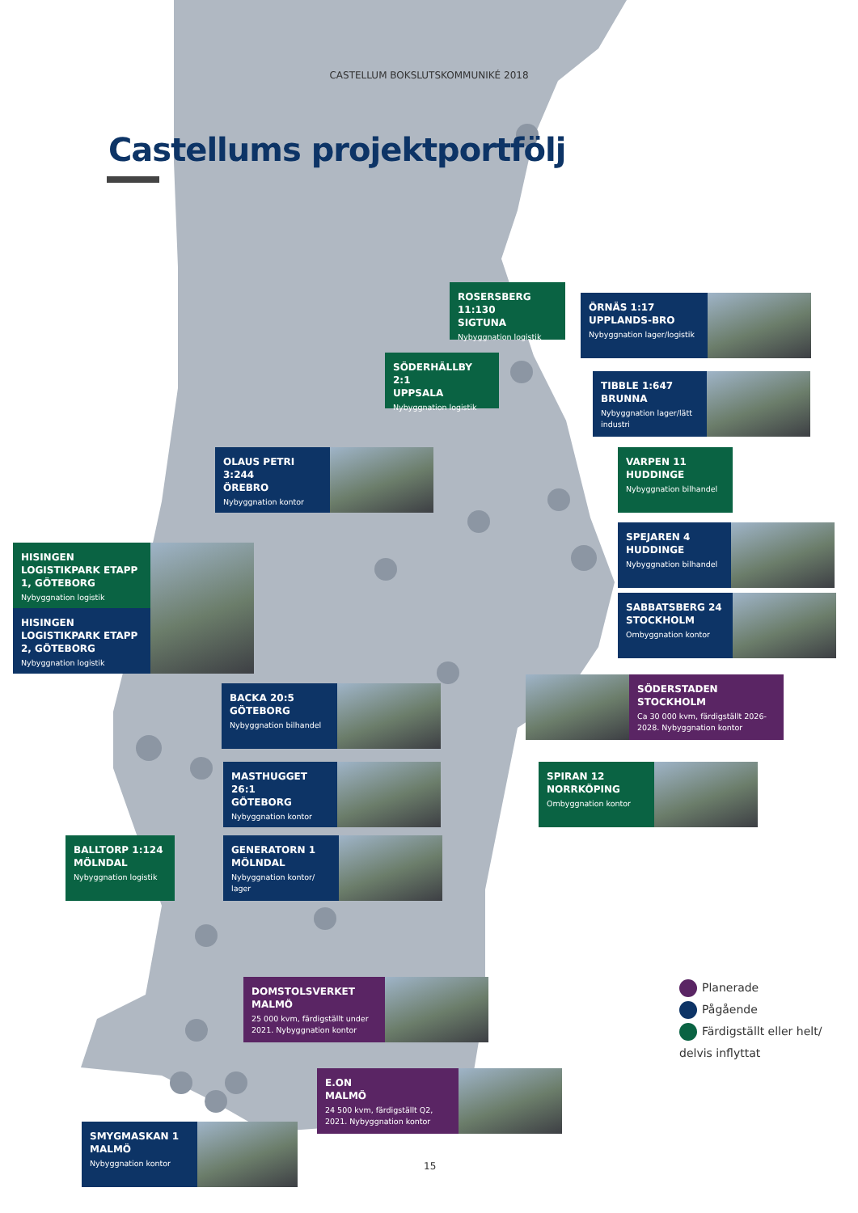CASTELLUM BOKSLUTSKOMMUNIKÉ 2018
Castellums projektportfölj
ROSERSBERG 11:130
SIGTUNA
Nybyggnation logistik
ÖRNÄS 1:17
UPPLANDS-BRO
Nybyggnation lager/logistik
SÖDERHÄLLBY 2:1
UPPSALA
Nybyggnation logistik
TIBBLE 1:647
BRUNNA
Nybyggnation lager/lätt industri
OLAUS PETRI 3:244
ÖREBRO
Nybyggnation kontor
VARPEN 11
HUDDINGE
Nybyggnation bilhandel
HISINGEN LOGISTIKPARK ETAPP 1, GÖTEBORG
Nybyggnation logistik
HISINGEN LOGISTIKPARK ETAPP 2, GÖTEBORG
Nybyggnation logistik
SPEJAREN 4
HUDDINGE
Nybyggnation bilhandel
SABBATSBERG 24
STOCKHOLM
Ombyggnation kontor
BACKA 20:5
GÖTEBORG
Nybyggnation bilhandel
SÖDERSTADEN
STOCKHOLM
Ca 30 000 kvm, färdigställt 2026-2028. Nybyggnation kontor
MASTHUGGET 26:1
GÖTEBORG
Nybyggnation kontor
SPIRAN 12
NORRKÖPING
Ombyggnation kontor
BALLTORP 1:124
MÖLNDAL
Nybyggnation logistik
GENERATORN 1
MÖLNDAL
Nybyggnation kontor/ lager
DOMSTOLSVERKET
MALMÖ
25 000 kvm, färdigställt under 2021. Nybyggnation kontor
Planerade
Pågående
Färdigställt eller helt/
delvis inflyttat
E.ON
MALMÖ
24 500 kvm, färdigställt Q2, 2021. Nybyggnation kontor
SMYGMASKAN 1
MALMÖ
Nybyggnation kontor
15